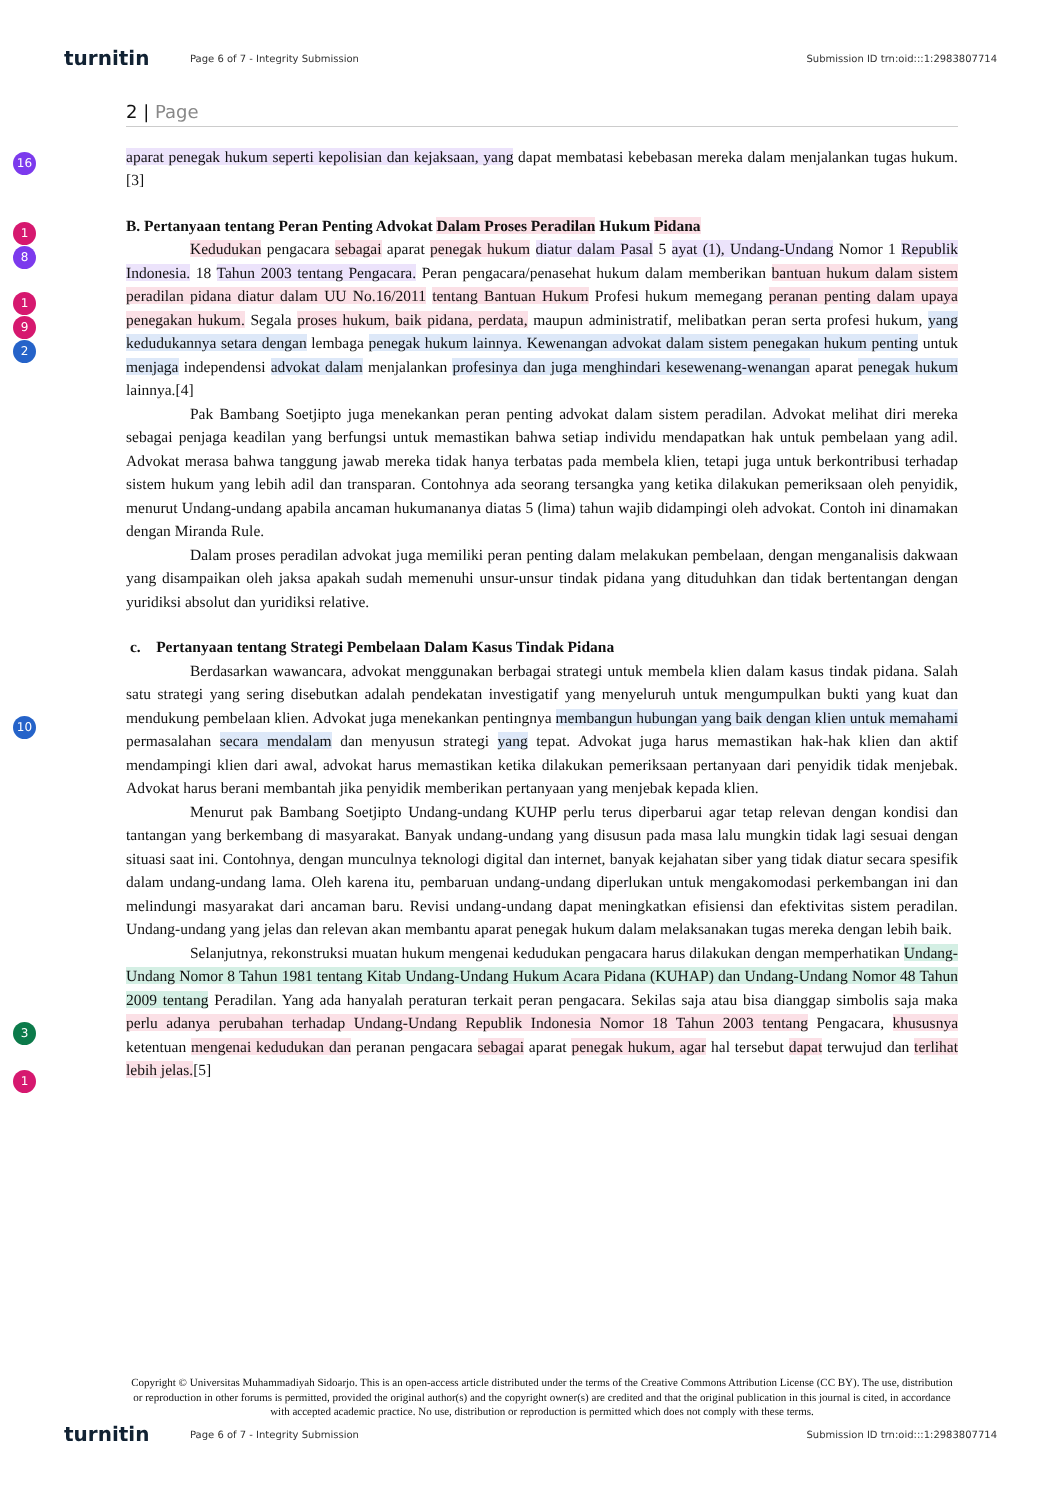turnitin
Page 6 of 7 - Integrity Submission
Submission ID trn:oid:::1:2983807714
16
1
8
1
9
2
10
3
1
2 | Page
aparat penegak hukum seperti kepolisian dan kejaksaan, yang dapat membatasi kebebasan mereka dalam menjalankan tugas hukum.[3]
B. Pertanyaan tentang Peran Penting Advokat Dalam Proses Peradilan Hukum Pidana
Kedudukan pengacara sebagai aparat penegak hukum diatur dalam Pasal 5 ayat (1), Undang-Undang Nomor 1 Republik Indonesia. 18 Tahun 2003 tentang Pengacara. Peran pengacara/penasehat hukum dalam memberikan bantuan hukum dalam sistem peradilan pidana diatur dalam UU No.16/2011 tentang Bantuan Hukum Profesi hukum memegang peranan penting dalam upaya penegakan hukum. Segala proses hukum, baik pidana, perdata, maupun administratif, melibatkan peran serta profesi hukum, yang kedudukannya setara dengan lembaga penegak hukum lainnya. Kewenangan advokat dalam sistem penegakan hukum penting untuk menjaga independensi advokat dalam menjalankan profesinya dan juga menghindari kesewenang-wenangan aparat penegak hukum lainnya.[4]
Pak Bambang Soetjipto juga menekankan peran penting advokat dalam sistem peradilan. Advokat melihat diri mereka sebagai penjaga keadilan yang berfungsi untuk memastikan bahwa setiap individu mendapatkan hak untuk pembelaan yang adil. Advokat merasa bahwa tanggung jawab mereka tidak hanya terbatas pada membela klien, tetapi juga untuk berkontribusi terhadap sistem hukum yang lebih adil dan transparan. Contohnya ada seorang tersangka yang ketika dilakukan pemeriksaan oleh penyidik, menurut Undang-undang apabila ancaman hukumananya diatas 5 (lima) tahun wajib didampingi oleh advokat. Contoh ini dinamakan dengan Miranda Rule.
Dalam proses peradilan advokat juga memiliki peran penting dalam melakukan pembelaan, dengan menganalisis dakwaan yang disampaikan oleh jaksa apakah sudah memenuhi unsur-unsur tindak pidana yang dituduhkan dan tidak bertentangan dengan yuridiksi absolut dan yuridiksi relative.
c. Pertanyaan tentang Strategi Pembelaan Dalam Kasus Tindak Pidana
Berdasarkan wawancara, advokat menggunakan berbagai strategi untuk membela klien dalam kasus tindak pidana. Salah satu strategi yang sering disebutkan adalah pendekatan investigatif yang menyeluruh untuk mengumpulkan bukti yang kuat dan mendukung pembelaan klien. Advokat juga menekankan pentingnya membangun hubungan yang baik dengan klien untuk memahami permasalahan secara mendalam dan menyusun strategi yang tepat. Advokat juga harus memastikan hak-hak klien dan aktif mendampingi klien dari awal, advokat harus memastikan ketika dilakukan pemeriksaan pertanyaan dari penyidik tidak menjebak. Advokat harus berani membantah jika penyidik memberikan pertanyaan yang menjebak kepada klien.
Menurut pak Bambang Soetjipto Undang-undang KUHP perlu terus diperbarui agar tetap relevan dengan kondisi dan tantangan yang berkembang di masyarakat. Banyak undang-undang yang disusun pada masa lalu mungkin tidak lagi sesuai dengan situasi saat ini. Contohnya, dengan munculnya teknologi digital dan internet, banyak kejahatan siber yang tidak diatur secara spesifik dalam undang-undang lama. Oleh karena itu, pembaruan undang-undang diperlukan untuk mengakomodasi perkembangan ini dan melindungi masyarakat dari ancaman baru. Revisi undang-undang dapat meningkatkan efisiensi dan efektivitas sistem peradilan. Undang-undang yang jelas dan relevan akan membantu aparat penegak hukum dalam melaksanakan tugas mereka dengan lebih baik.
Selanjutnya, rekonstruksi muatan hukum mengenai kedudukan pengacara harus dilakukan dengan memperhatikan Undang-Undang Nomor 8 Tahun 1981 tentang Kitab Undang-Undang Hukum Acara Pidana (KUHAP) dan Undang-Undang Nomor 48 Tahun 2009 tentang Peradilan. Yang ada hanyalah peraturan terkait peran pengacara. Sekilas saja atau bisa dianggap simbolis saja maka perlu adanya perubahan terhadap Undang-Undang Republik Indonesia Nomor 18 Tahun 2003 tentang Pengacara, khususnya ketentuan mengenai kedudukan dan peranan pengacara sebagai aparat penegak hukum, agar hal tersebut dapat terwujud dan terlihat lebih jelas.[5]
Copyright © Universitas Muhammadiyah Sidoarjo. This is an open-access article distributed under the terms of the Creative Commons Attribution License (CC BY). The use, distribution or reproduction in other forums is permitted, provided the original author(s) and the copyright owner(s) are credited and that the original publication in this journal is cited, in accordance with accepted academic practice. No use, distribution or reproduction is permitted which does not comply with these terms.
turnitin
Page 6 of 7 - Integrity Submission
Submission ID trn:oid:::1:2983807714